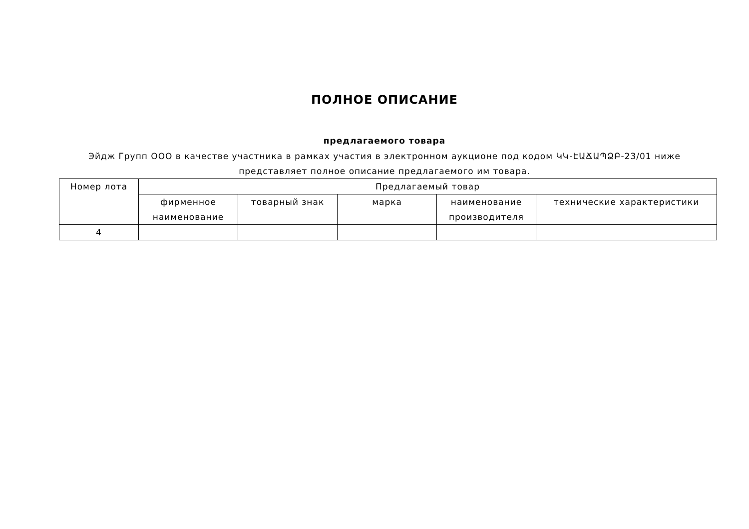ПОЛНОЕ ОПИСАНИЕ
предлагаемого товара
Эйдж Групп ООО в качестве участника в рамках участия в электронном аукционе под кодом ԿԿ-ԷԱՃԱՊՁԲ-23/01 ниже
представляет полное описание предлагаемого им товара.
| Номер лота | Предлагаемый товар | | | | |
| --- | --- | --- | --- | --- | --- |
| | фирменное наименование | товарный знак | марка | наименование производителя | технические характеристики |
| 4 | | | | | |